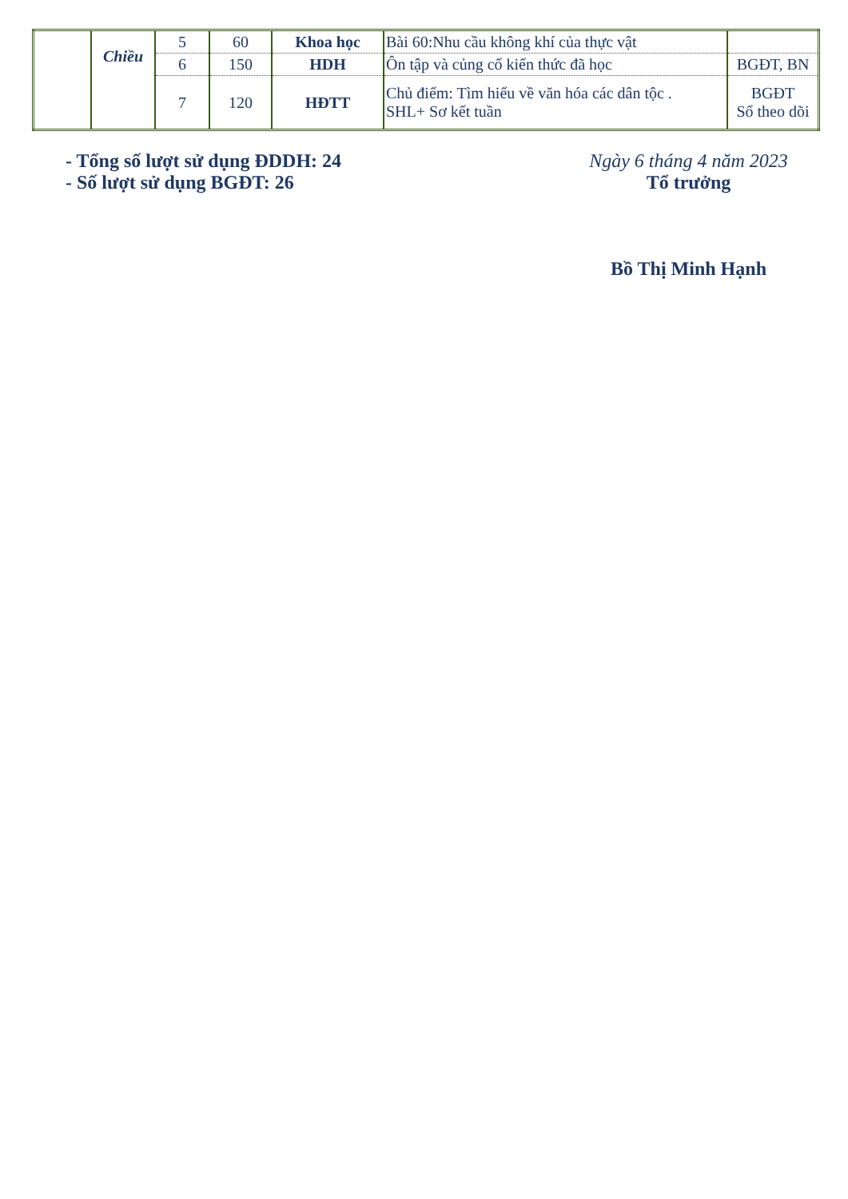| | Chiều | 5 | 60 | Khoa học | Bài 60:Nhu cầu không khí của thực vật | |
| | | 6 | 150 | HDH | Ôn tập và củng cố kiến thức đã học | BGĐT, BN |
| | | 7 | 120 | HĐTT | Chủ điểm: Tìm hiểu về văn hóa các dân tộc . SHL+ Sơ kết tuần | BGĐT Sổ theo dõi |
- Tổng số lượt sử dụng ĐDDH: 24
- Số lượt sử dụng BGĐT: 26
Ngày 6 tháng 4 năm 2023
Tổ trưởng
Bồ Thị Minh Hạnh